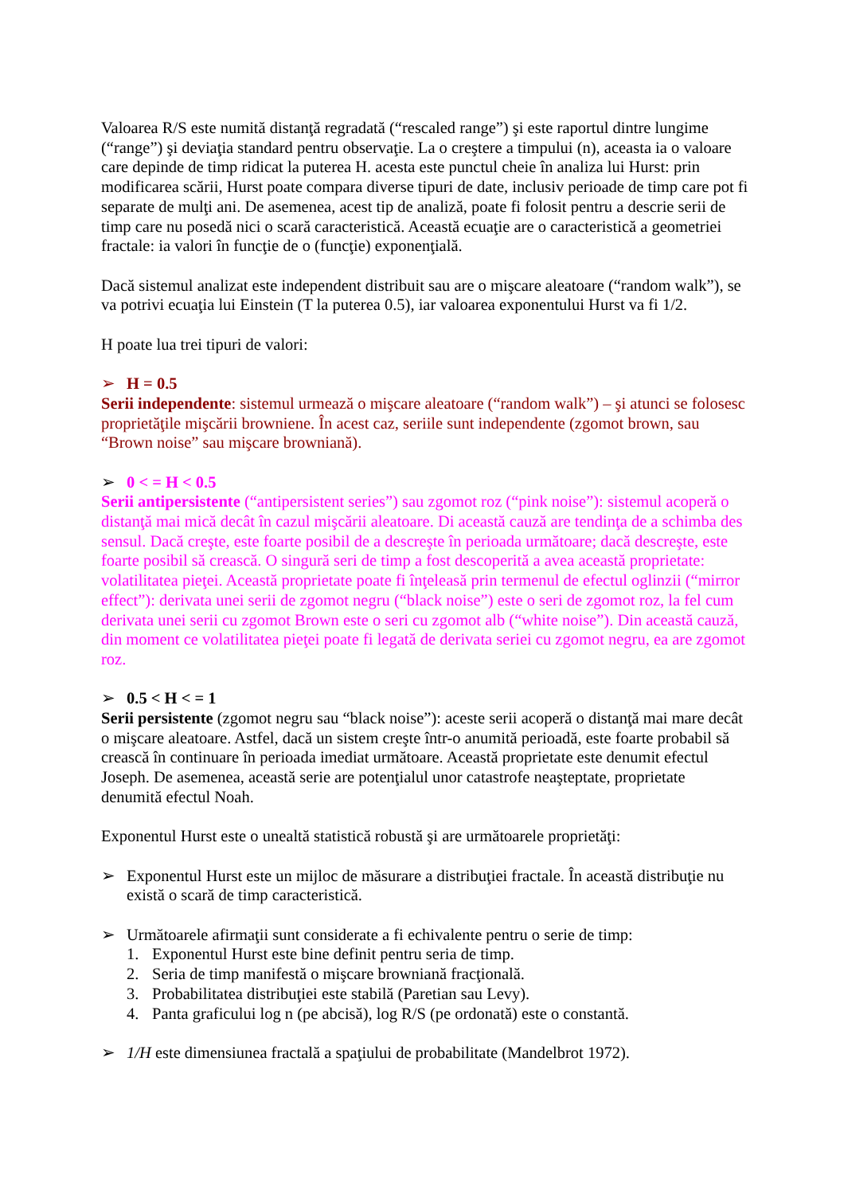Valoarea R/S este numită distanţă regradată (“rescaled range”) şi este raportul dintre lungime (“range”) şi deviaţia standard pentru observaţie. La o creştere a timpului (n), aceasta ia o valoare care depinde de timp ridicat la puterea H. acesta este punctul cheie în analiza lui Hurst: prin modificarea scării, Hurst poate compara diverse tipuri de date, inclusiv perioade de timp care pot fi separate de mulţi ani. De asemenea, acest tip de analiză, poate fi folosit pentru a descrie serii de timp care nu posedă nici o scară caracteristică. Această ecuaţie are o caracteristică a geometriei fractale: ia valori în funcţie de o (funcţie) exponenţială.
Dacă sistemul analizat este independent distribuit sau are o mişcare aleatoare (“random walk”), se va potrivi ecuaţia lui Einstein (T la puterea 0.5), iar valoarea exponentului Hurst va fi 1/2.
H poate lua trei tipuri de valori:
➢ H = 0.5
Serii independente: sistemul urmează o mişcare aleatoare (“random walk”) – şi atunci se folosesc proprietăţile mişcării browniene. În acest caz, seriile sunt independente (zgomot brown, sau “Brown noise” sau mişcare browniană).
➢ 0 < = H < 0.5
Serii antipersistente (“antipersistent series”) sau zgomot roz (“pink noise”): sistemul acoperă o distanţă mai mică decât în cazul mişcării aleatoare. Di această cauză are tendinţa de a schimba des sensul. Dacă creşte, este foarte posibil de a descreşte în perioada următoare; dacă descreşte, este foarte posibil să crească. O singură seri de timp a fost descoperită a avea această proprietate: volatilitatea pieţei. Această proprietate poate fi înţeleasă prin termenul de efectul oglinzii (“mirror effect”): derivata unei serii de zgomot negru (“black noise”) este o seri de zgomot roz, la fel cum derivata unei serii cu zgomot Brown este o seri cu zgomot alb (“white noise”). Din această cauză, din moment ce volatilitatea pieţei poate fi legată de derivata seriei cu zgomot negru, ea are zgomot roz.
➢ 0.5 < H < = 1
Serii persistente (zgomot negru sau “black noise”): aceste serii acoperă o distanţă mai mare decât o mişcare aleatoare. Astfel, dacă un sistem creşte într-o anumită perioadă, este foarte probabil să crească în continuare în perioada imediat următoare. Această proprietate este denumit efectul Joseph. De asemenea, această serie are potenţialul unor catastrofe neaşteptate, proprietate denumită efectul Noah.
Exponentul Hurst este o unealtă statistică robustă şi are următoarele proprietăţi:
➢ Exponentul Hurst este un mijloc de măsurare a distribuţiei fractale. În această distribuţie nu există o scară de timp caracteristică.
➢ Următoarele afirmaţii sunt considerate a fi echivalente pentru o serie de timp:
1. Exponentul Hurst este bine definit pentru seria de timp.
2. Seria de timp manifestă o mişcare browniană fracţională.
3. Probabilitatea distribuţiei este stabilă (Paretian sau Levy).
4. Panta graficului log n (pe abcisă), log R/S (pe ordonată) este o constantă.
➢ 1/H este dimensiunea fractală a spaţiului de probabilitate (Mandelbrot 1972).